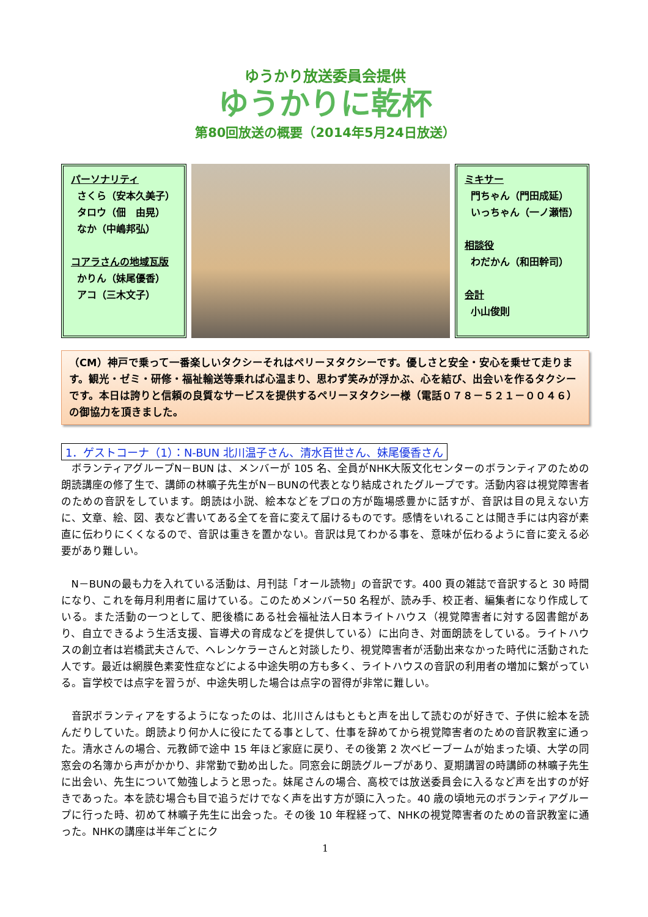ゆうかり放送委員会提供
ゆうかりに乾杯
第80回放送の概要（2014年5月24日放送）
パーソナリティ
さくら（安本久美子）
タロウ（佃　由晃）
なか（中嶋邦弘）
コアラさんの地域瓦版
かりん（妹尾優香）
アコ（三木文子）
ミキサー
門ちゃん（門田成延）
いっちゃん（一ノ瀬悟）
相談役
わだかん（和田幹司）
会計
小山俊則
（CM）神戸で乗って一番楽しいタクシーそれはペリーヌタクシーです。優しさと安全・安心を乗せて走ります。観光・ゼミ・研修・福祉輸送等乗れば心温まり、思わず笑みが浮かぶ、心を結び、出会いを作るタクシーです。本日は誇りと信頼の良質なサービスを提供するペリーヌタクシー様（電話０７８－５２１－００４６）の御協力を頂きました。
1．ゲストコーナ（1）：N-BUN 北川温子さん、清水百世さん、妹尾優香さん
ボランティアグループN－BUN は、メンバーが 105 名、全員がNHK大阪文化センターのボランティアのための朗読講座の修了生で、講師の林曠子先生がN－BUNの代表となり結成されたグループです。活動内容は視覚障害者のための音訳をしています。朗読は小説、絵本などをプロの方が臨場感豊かに話すが、音訳は目の見えない方に、文章、絵、図、表など書いてある全てを音に変えて届けるものです。感情をいれることは聞き手には内容が素直に伝わりにくくなるので、音訳は重きを置かない。音訳は見てわかる事を、意味が伝わるように音に変える必要があり難しい。
N－BUNの最も力を入れている活動は、月刊誌「オール読物」の音訳です。400 頁の雑誌で音訳すると 30 時間になり、これを毎月利用者に届けている。このためメンバー50 名程が、読み手、校正者、編集者になり作成している。また活動の一つとして、肥後橋にある社会福祉法人日本ライトハウス（視覚障害者に対する図書館があり、自立できるよう生活支援、盲導犬の育成などを提供している）に出向き、対面朗読をしている。ライトハウスの創立者は岩橋武夫さんで、ヘレンケラーさんと対談したり、視覚障害者が活動出来なかった時代に活動された人です。最近は網膜色素変性症などによる中途失明の方も多く、ライトハウスの音訳の利用者の増加に繋がっている。盲学校では点字を習うが、中途失明した場合は点字の習得が非常に難しい。
音訳ボランティアをするようになったのは、北川さんはもともと声を出して読むのが好きで、子供に絵本を読んだりしていた。朗読より何か人に役にたてる事として、仕事を辞めてから視覚障害者のための音訳教室に通った。清水さんの場合、元教師で途中 15 年ほど家庭に戻り、その後第 2 次ベビーブームが始まった頃、大学の同窓会の名簿から声がかかり、非常勤で勤め出した。同窓会に朗読グループがあり、夏期講習の時講師の林曠子先生に出会い、先生について勉強しようと思った。妹尾さんの場合、高校では放送委員会に入るなど声を出すのが好きであった。本を読む場合も目で追うだけでなく声を出す方が頭に入った。40 歳の頃地元のボランティアグループに行った時、初めて林曠子先生に出会った。その後 10 年程経って、NHKの視覚障害者のための音訳教室に通った。NHKの講座は半年ごとにク
1